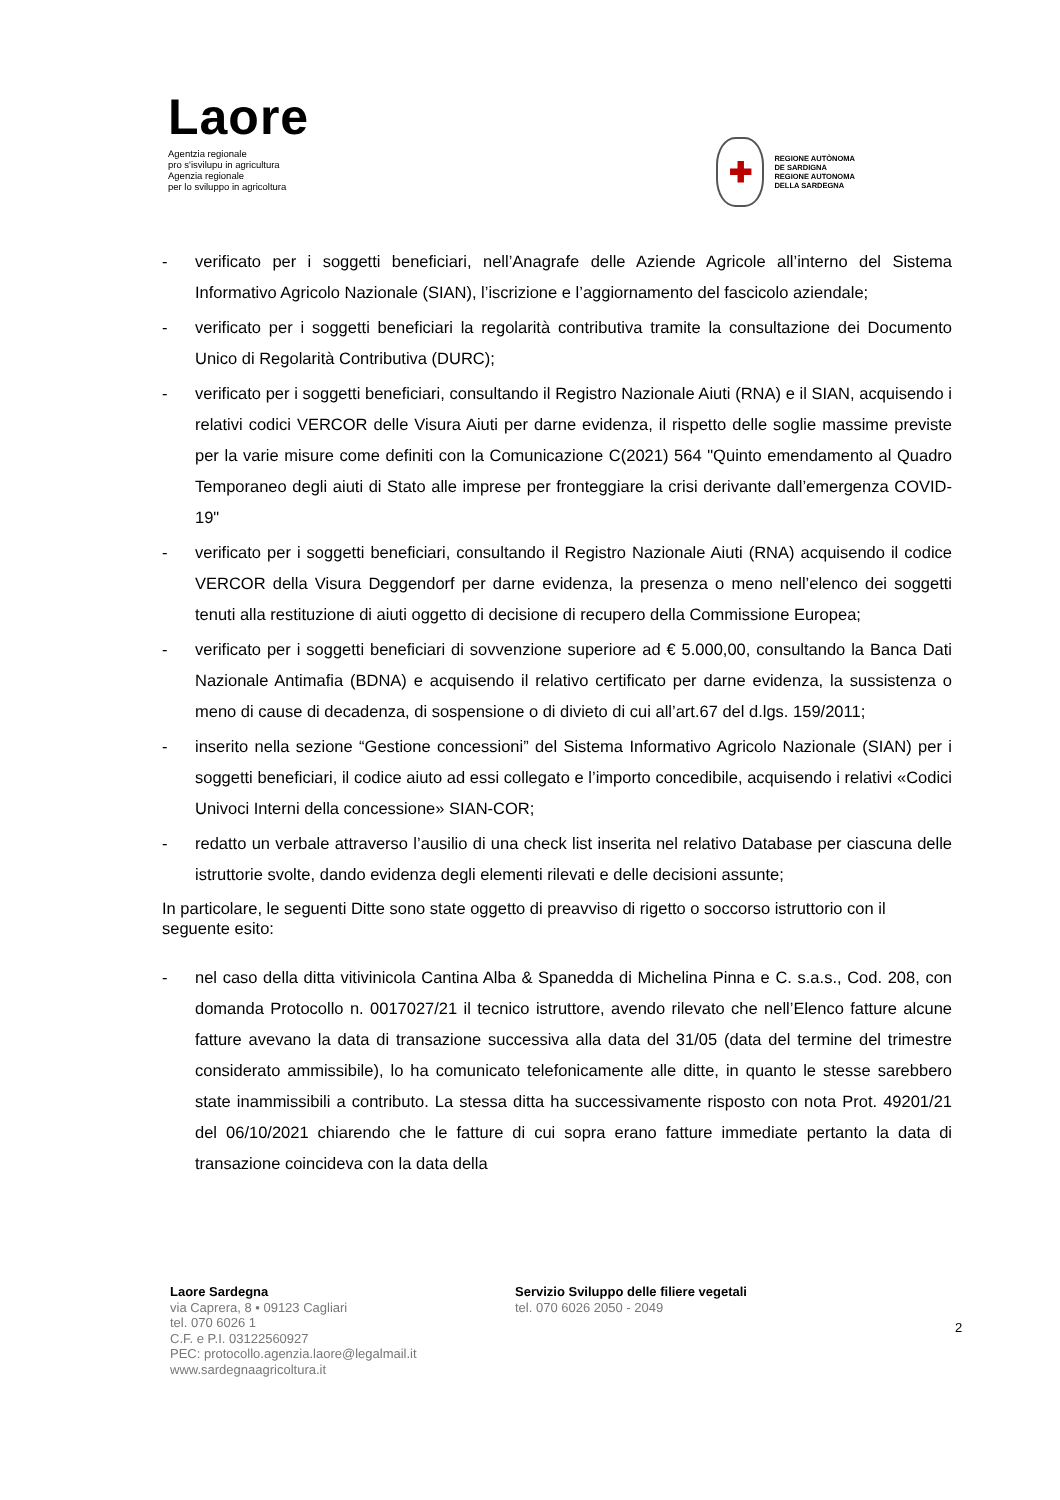Laore
Agentzia regionale
pro s'isvilupu in agricultura
Agenzia regionale
per lo sviluppo in agricoltura
✚
REGIONE AUTÒNOMA
DE SARDIGNA
REGIONE AUTONOMA
DELLA SARDEGNA
- verificato per i soggetti beneficiari, nell’Anagrafe delle Aziende Agricole all’interno del Sistema Informativo Agricolo Nazionale (SIAN), l’iscrizione e l’aggiornamento del fascicolo aziendale;
- verificato per i soggetti beneficiari la regolarità contributiva tramite la consultazione dei Documento Unico di Regolarità Contributiva (DURC);
- verificato per i soggetti beneficiari, consultando il Registro Nazionale Aiuti (RNA) e il SIAN, acquisendo i relativi codici VERCOR delle Visura Aiuti per darne evidenza, il rispetto delle soglie massime previste per la varie misure come definiti con la Comunicazione C(2021) 564 "Quinto emendamento al Quadro Temporaneo degli aiuti di Stato alle imprese per fronteggiare la crisi derivante dall’emergenza COVID-19"
- verificato per i soggetti beneficiari, consultando il Registro Nazionale Aiuti (RNA) acquisendo il codice VERCOR della Visura Deggendorf per darne evidenza, la presenza o meno nell’elenco dei soggetti tenuti alla restituzione di aiuti oggetto di decisione di recupero della Commissione Europea;
- verificato per i soggetti beneficiari di sovvenzione superiore ad € 5.000,00, consultando la Banca Dati Nazionale Antimafia (BDNA) e acquisendo il relativo certificato per darne evidenza, la sussistenza o meno di cause di decadenza, di sospensione o di divieto di cui all’art.67 del d.lgs. 159/2011;
- inserito nella sezione “Gestione concessioni” del Sistema Informativo Agricolo Nazionale (SIAN) per i soggetti beneficiari, il codice aiuto ad essi collegato e l’importo concedibile, acquisendo i relativi «Codici Univoci Interni della concessione» SIAN-COR;
- redatto un verbale attraverso l’ausilio di una check list inserita nel relativo Database per ciascuna delle istruttorie svolte, dando evidenza degli elementi rilevati e delle decisioni assunte;
In particolare, le seguenti Ditte sono state oggetto di preavviso di rigetto o soccorso istruttorio con il seguente esito:
- nel caso della ditta vitivinicola Cantina Alba & Spanedda di Michelina Pinna e C. s.a.s., Cod. 208, con domanda Protocollo n. 0017027/21 il tecnico istruttore, avendo rilevato che nell’Elenco fatture alcune fatture avevano la data di transazione successiva alla data del 31/05 (data del termine del trimestre considerato ammissibile), lo ha comunicato telefonicamente alle ditte, in quanto le stesse sarebbero state inammissibili a contributo. La stessa ditta ha successivamente risposto con nota Prot. 49201/21 del 06/10/2021 chiarendo che le fatture di cui sopra erano fatture immediate pertanto la data di transazione coincideva con la data della
Laore Sardegna
via Caprera, 8 • 09123 Cagliari
tel. 070 6026 1
C.F. e P.I. 03122560927
PEC: protocollo.agenzia.laore@legalmail.it
www.sardegnaagricoltura.it
Servizio Sviluppo delle filiere vegetali
tel. 070 6026 2050 - 2049
2